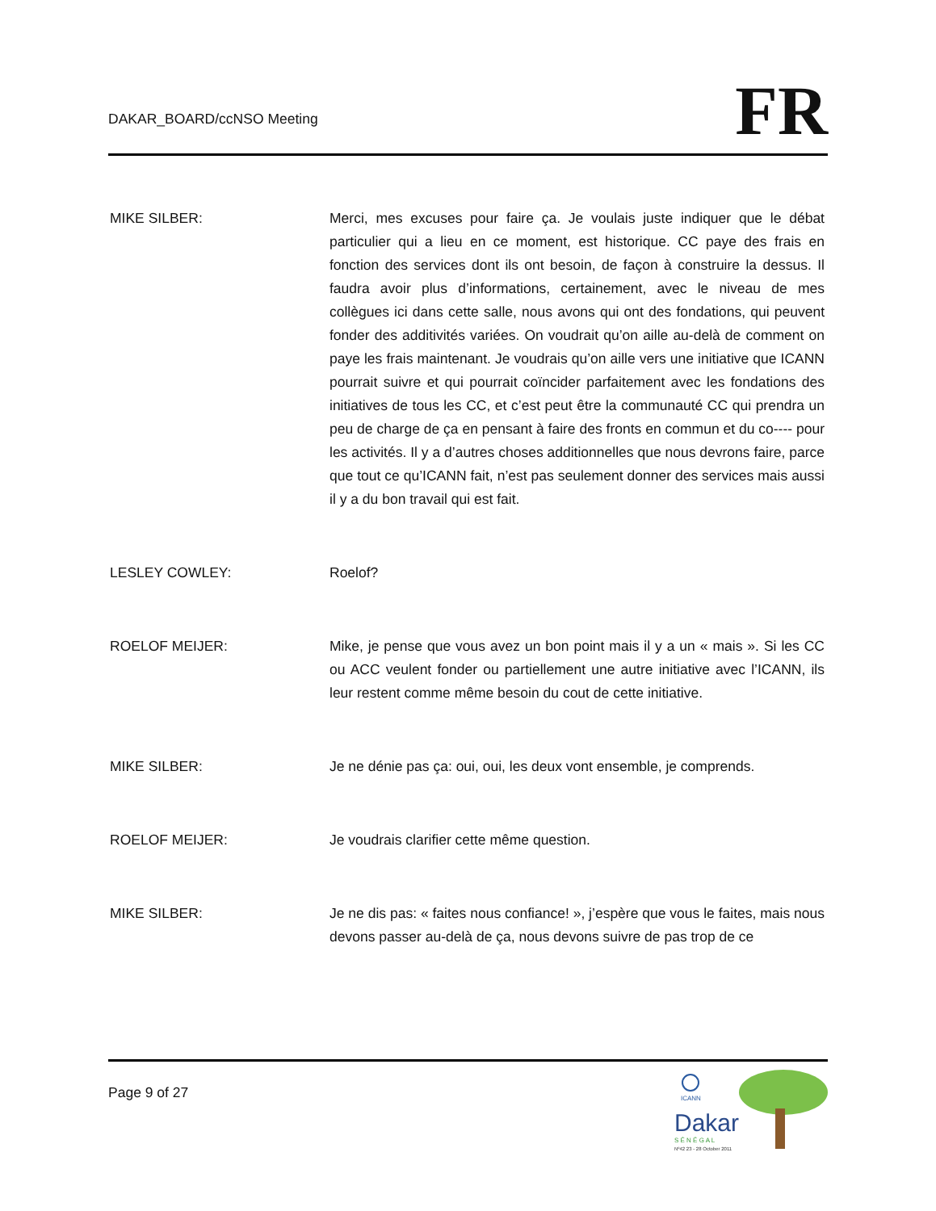DAKAR_BOARD/ccNSO Meeting
FR
MIKE SILBER: Merci, mes excuses pour faire ça. Je voulais juste indiquer que le débat particulier qui a lieu en ce moment, est historique. CC paye des frais en fonction des services dont ils ont besoin, de façon à construire la dessus. Il faudra avoir plus d’informations, certainement, avec le niveau de mes collègues ici dans cette salle, nous avons qui ont des fondations, qui peuvent fonder des additivités variées. On voudrait qu’on aille au-delà de comment on paye les frais maintenant. Je voudrais qu’on aille vers une initiative que ICANN pourrait suivre et qui pourrait coïncider parfaitement avec les fondations des initiatives de tous les CC, et c’est peut être la communauté CC qui prendra un peu de charge de ça en pensant à faire des fronts en commun et du co---- pour les activités. Il y a d’autres choses additionnelles que nous devrons faire, parce que tout ce qu’ICANN fait, n’est pas seulement donner des services mais aussi il y a du bon travail qui est fait.
LESLEY COWLEY: Roelof?
ROELOF MEIJER: Mike, je pense que vous avez un bon point mais il y a un « mais ». Si les CC ou ACC veulent fonder ou partiellement une autre initiative avec l’ICANN, ils leur restent comme même besoin du cout de cette initiative.
MIKE SILBER: Je ne dénie pas ça: oui, oui, les deux vont ensemble, je comprends.
ROELOF MEIJER: Je voudrais clarifier cette même question.
MIKE SILBER: Je ne dis pas: « faites nous confiance! », j’espère que vous le faites, mais nous devons passer au-delà de ça, nous devons suivre de pas trop de ce
Page 9 of 27
ICANN
Dakar
S É N É G A L
Nº42 23 - 28 October 2011